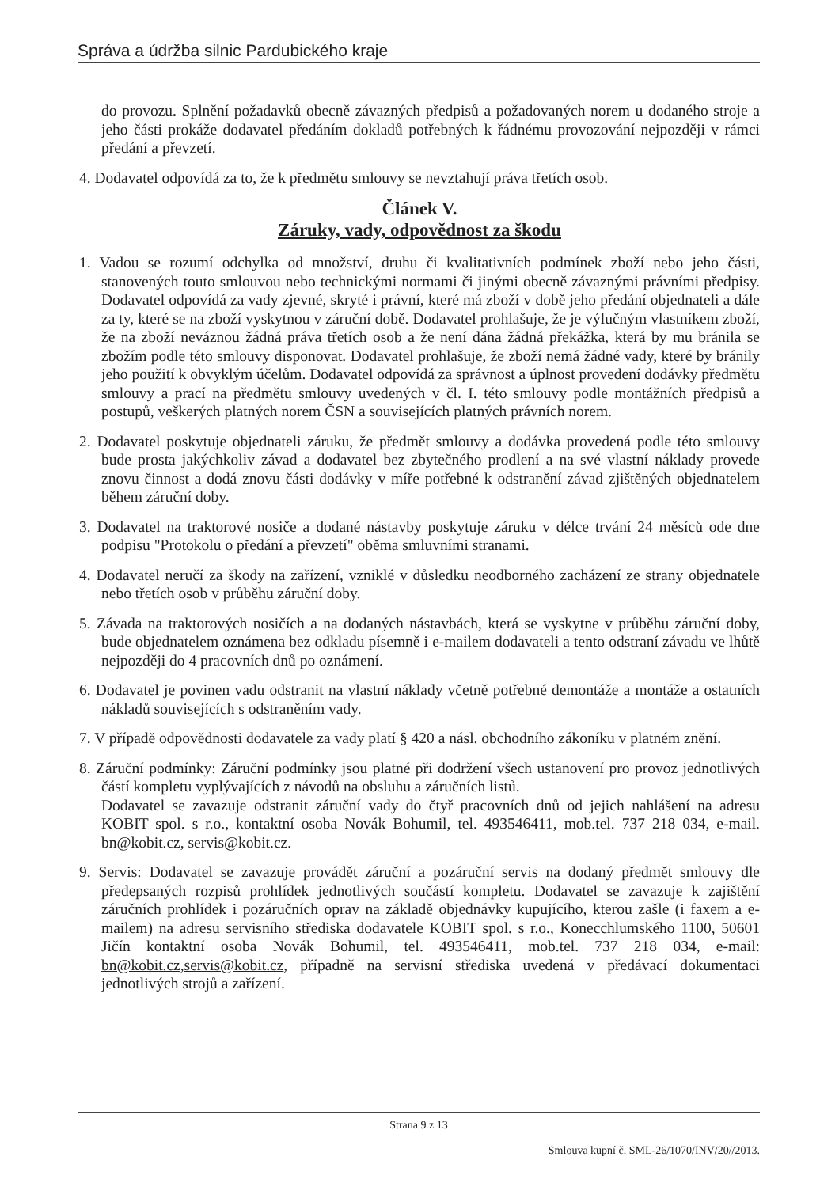Správa a údržba silnic Pardubického kraje
do provozu. Splnění požadavků obecně závazných předpisů a požadovaných norem u dodaného stroje a jeho části prokáže dodavatel předáním dokladů potřebných k řádnému provozování nejpozději v rámci předání a převzetí.
4. Dodavatel odpovídá za to, že k předmětu smlouvy se nevztahují práva třetích osob.
Článek V.
Záruky, vady, odpovědnost za škodu
1. Vadou se rozumí odchylka od množství, druhu či kvalitativních podmínek zboží nebo jeho části, stanovených touto smlouvou nebo technickými normami či jinými obecně závaznými právními předpisy. Dodavatel odpovídá za vady zjevné, skryté i právní, které má zboží v době jeho předání objednateli a dále za ty, které se na zboží vyskytnou v záruční době. Dodavatel prohlašuje, že je výlučným vlastníkem zboží, že na zboží neváznou žádná práva třetích osob a že není dána žádná překážka, která by mu bránila se zbožím podle této smlouvy disponovat. Dodavatel prohlašuje, že zboží nemá žádné vady, které by bránily jeho použití k obvyklým účelům. Dodavatel odpovídá za správnost a úplnost provedení dodávky předmětu smlouvy a prací na předmětu smlouvy uvedených v čl. I. této smlouvy podle montážních předpisů a postupů, veškerých platných norem ČSN a souvisejících platných právních norem.
2. Dodavatel poskytuje objednateli záruku, že předmět smlouvy a dodávka provedená podle této smlouvy bude prosta jakýchkoliv závad a dodavatel bez zbytečného prodlení a na své vlastní náklady provede znovu činnost a dodá znovu části dodávky v míře potřebné k odstranění závad zjištěných objednatelem během záruční doby.
3. Dodavatel na traktorové nosiče a dodané nástavby poskytuje záruku v délce trvání 24 měsíců ode dne podpisu "Protokolu o předání a převzetí" oběma smluvními stranami.
4. Dodavatel neručí za škody na zařízení, vzniklé v důsledku neodborného zacházení ze strany objednatele nebo třetích osob v průběhu záruční doby.
5. Závada na traktorových nosičích a na dodaných nástavbách, která se vyskytne v průběhu záruční doby, bude objednatelem oznámena bez odkladu písemně i e-mailem dodavateli a tento odstraní závadu ve lhůtě nejpozději do 4 pracovních dnů po oznámení.
6. Dodavatel je povinen vadu odstranit na vlastní náklady včetně potřebné demontáže a montáže a ostatních nákladů souvisejících s odstraněním vady.
7. V případě odpovědnosti dodavatele za vady platí § 420 a násl. obchodního zákoníku v platném znění.
8. Záruční podmínky: Záruční podmínky jsou platné při dodržení všech ustanovení pro provoz jednotlivých částí kompletu vyplývajících z návodů na obsluhu a záručních listů.
Dodavatel se zavazuje odstranit záruční vady do čtyř pracovních dnů od jejich nahlášení na adresu KOBIT spol. s r.o., kontaktní osoba Novák Bohumil, tel. 493546411, mob.tel. 737 218 034, e-mail. bn@kobit.cz, servis@kobit.cz.
9. Servis: Dodavatel se zavazuje provádět záruční a pozáruční servis na dodaný předmět smlouvy dle předepsaných rozpisů prohlídek jednotlivých součástí kompletu. Dodavatel se zavazuje k zajištění záručních prohlídek i pozáručních oprav na základě objednávky kupujícího, kterou zašle (i faxem a e-mailem) na adresu servisního střediska dodavatele KOBIT spol. s r.o., Konecchlumského 1100, 50601 Jičín kontaktní osoba Novák Bohumil, tel. 493546411, mob.tel. 737 218 034, e-mail: bn@kobit.cz,servis@kobit.cz, případně na servisní střediska uvedená v předávací dokumentaci jednotlivých strojů a zařízení.
Strana 9 z 13
Smlouva kupní č. SML-26/1070/INV/20//2013.